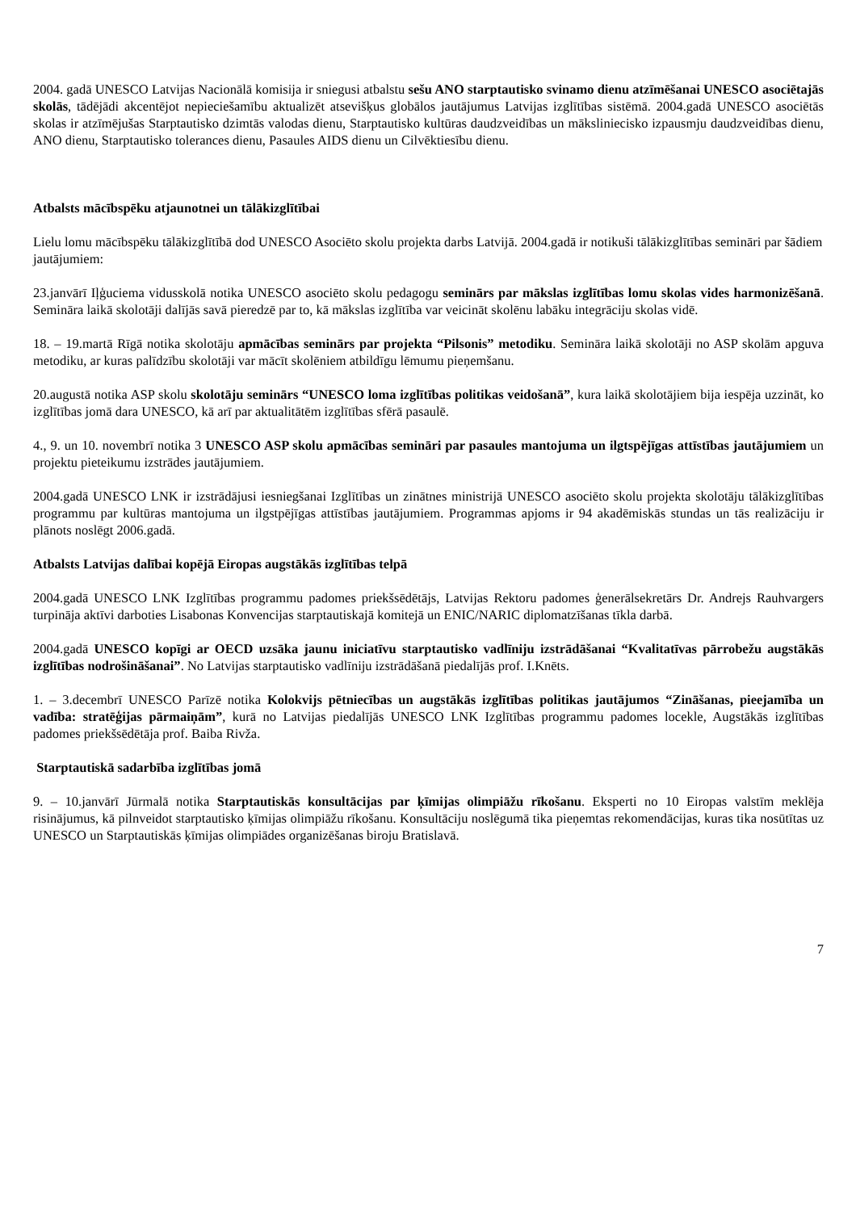2004. gadā UNESCO Latvijas Nacionālā komisija ir sniegusi atbalstu sešu ANO starptautisko svinamo dienu atzīmēšanai UNESCO asociētajās skolās, tādējādi akcentējot nepieciešamību aktualizēt atsevišķus globālos jautājumus Latvijas izglītības sistēmā. 2004.gadā UNESCO asociētās skolas ir atzīmējušas Starptautisko dzimtās valodas dienu, Starptautisko kultūras daudzveidības un mākslinieciskо izpausmju daudzveidības dienu, ANO dienu, Starptautisko tolerances dienu, Pasaules AIDS dienu un Cilvēktiesību dienu.
Atbalsts mācībspēku atjaunotnei un tālākizglītībai
Lielu lomu mācībspēku tālākizglītībā dod UNESCO Asociēto skolu projekta darbs Latvijā. 2004.gadā ir notikuši tālākizglītības semināri par šādiem jautājumiem:
23.janvārī Iļģuciema vidusskolā notika UNESCO asociēto skolu pedagogu seminārs par mākslas izglītības lomu skolas vides harmonizēšanā. Semināra laikā skolotāji dalījās savā pieredzē par to, kā mākslas izglītība var veicināt skolēnu labāku integrāciju skolas vidē.
18. – 19.martā Rīgā notika skolotāju apmācības seminārs par projekta “Pilsonis” metodiku. Semināra laikā skolotāji no ASP skolām apguva metodiku, ar kuras palīdzību skolotāji var mācīt skolēniem atbildīgu lēmumu pieņemšanu.
20.augustā notika ASP skolu skolotāju seminārs “UNESCO loma izglītības politikas veidošanā”, kura laikā skolotājiem bija iespēja uzzināt, ko izglītības jomā dara UNESCO, kā arī par aktualitātēm izglītības sfērā pasaulē.
4., 9. un 10. novembrī notika 3 UNESCO ASP skolu apmācības semināri par pasaules mantojuma un ilgtspējīgas attīstības jautājumiem un projektu pieteikumu izstrādes jautājumiem.
2004.gadā UNESCO LNK ir izstrādājusi iesniegšanai Izglītības un zinātnes ministrijā UNESCO asociēto skolu projekta skolotāju tālākizglītības programmu par kultūras mantojuma un ilgstpējīgas attīstības jautājumiem. Programmas apjoms ir 94 akadēmiskās stundas un tās realizāciju ir plānots noslēgt 2006.gadā.
Atbalsts Latvijas dalībai kopējā Eiropas augstākās izglītības telpā
2004.gadā UNESCO LNK Izglītības programmu padomes priekšsēdētājs, Latvijas Rektoru padomes ģenerālsekretārs Dr. Andrejs Rauhvargers turpināja aktīvi darboties Lisabonas Konvencijas starptautiskajā komitejā un ENIC/NARIC diplomatzīšanas tīkla darbā.
2004.gadā UNESCO kopīgi ar OECD uzsāka jaunu iniciatīvu starptautisko vadlīniju izstrādāšanai “Kvalitatīvas pārrobežu augstākās izglītības nodrošināšanai”. No Latvijas starptautisko vadlīniju izstrādāšanā piedalījās prof. I.Knēts.
1. – 3.decembrī UNESCO Parīzē notika Kolokvijs pētniecības un augstākās izglītības politikas jautājumos “Zināšanas, pieejamība un vadība: stratēģijas pārmaiņām”, kurā no Latvijas piedalījās UNESCO LNK Izglītības programmu padomes locekle, Augstākās izglītības padomes priekšsēdētāja prof. Baiba Rivža.
Starptautiskā sadarbība izglītības jomā
9. – 10.janvārī Jūrmalā notika Starptautiskās konsultācijas par ķīmijas olimpiāžu rīkošanu. Eksperti no 10 Eiropas valstīm meklēja risinājumus, kā pilnveidot starptautisko ķīmijas olimpiāžu rīkošanu. Konsultāciju noslēgumā tika pieņemtas rekomendācijas, kuras tika nosūtītas uz UNESCO un Starptautiskās ķīmijas olimpiādes organizēšanas biroju Bratislavā.
7